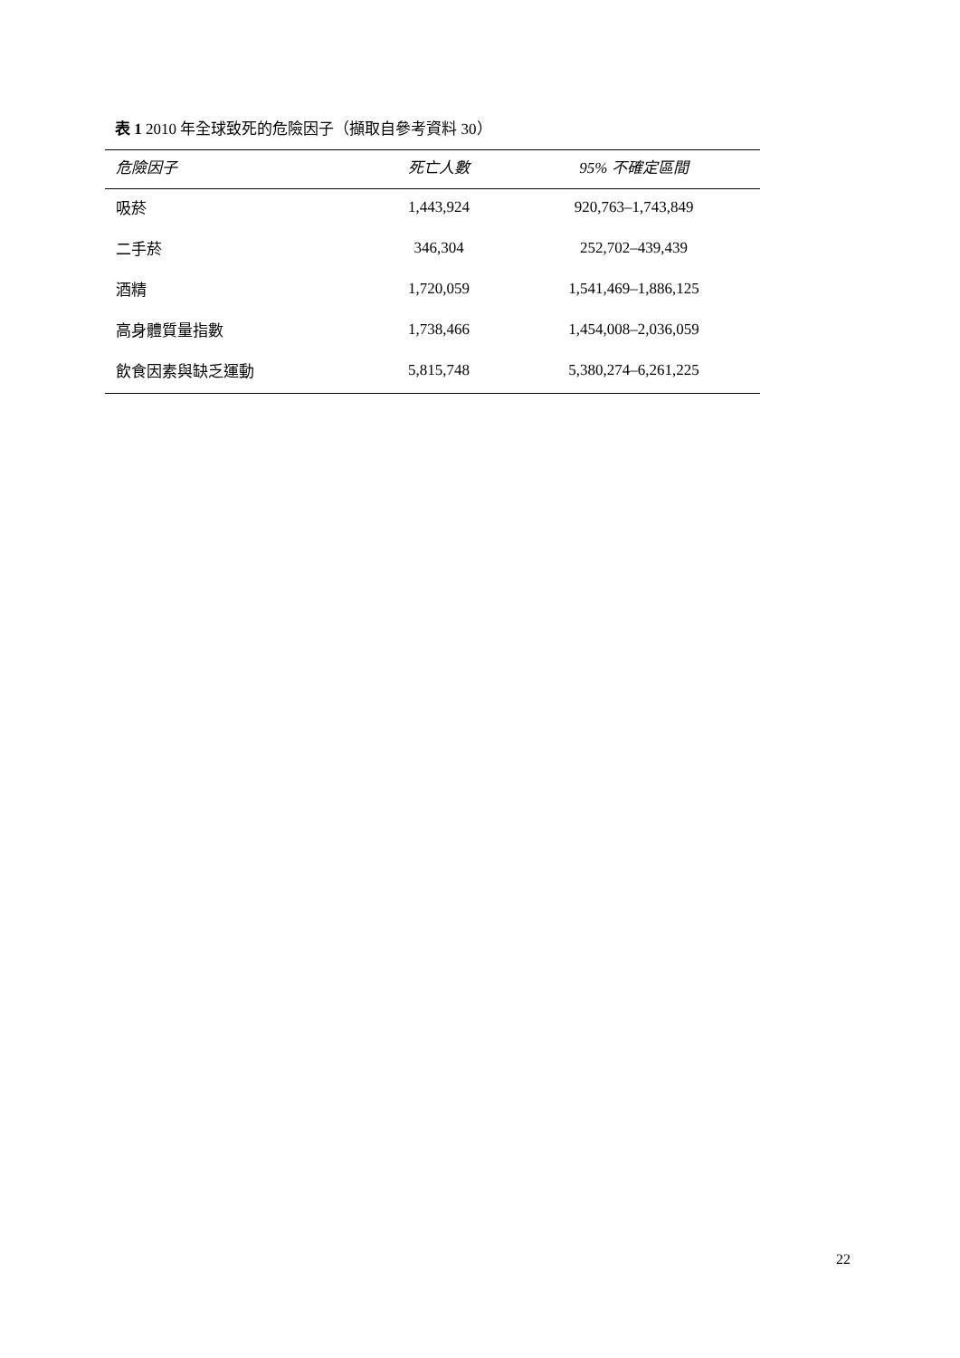表 1 2010 年全球致死的危險因子（擷取自參考資料 30）
| 危險因子 | 死亡人數 | 95% 不確定區間 |
| --- | --- | --- |
| 吸菸 | 1,443,924 | 920,763–1,743,849 |
| 二手菸 | 346,304 | 252,702–439,439 |
| 酒精 | 1,720,059 | 1,541,469–1,886,125 |
| 高身體質量指數 | 1,738,466 | 1,454,008–2,036,059 |
| 飲食因素與缺乏運動 | 5,815,748 | 5,380,274–6,261,225 |
22